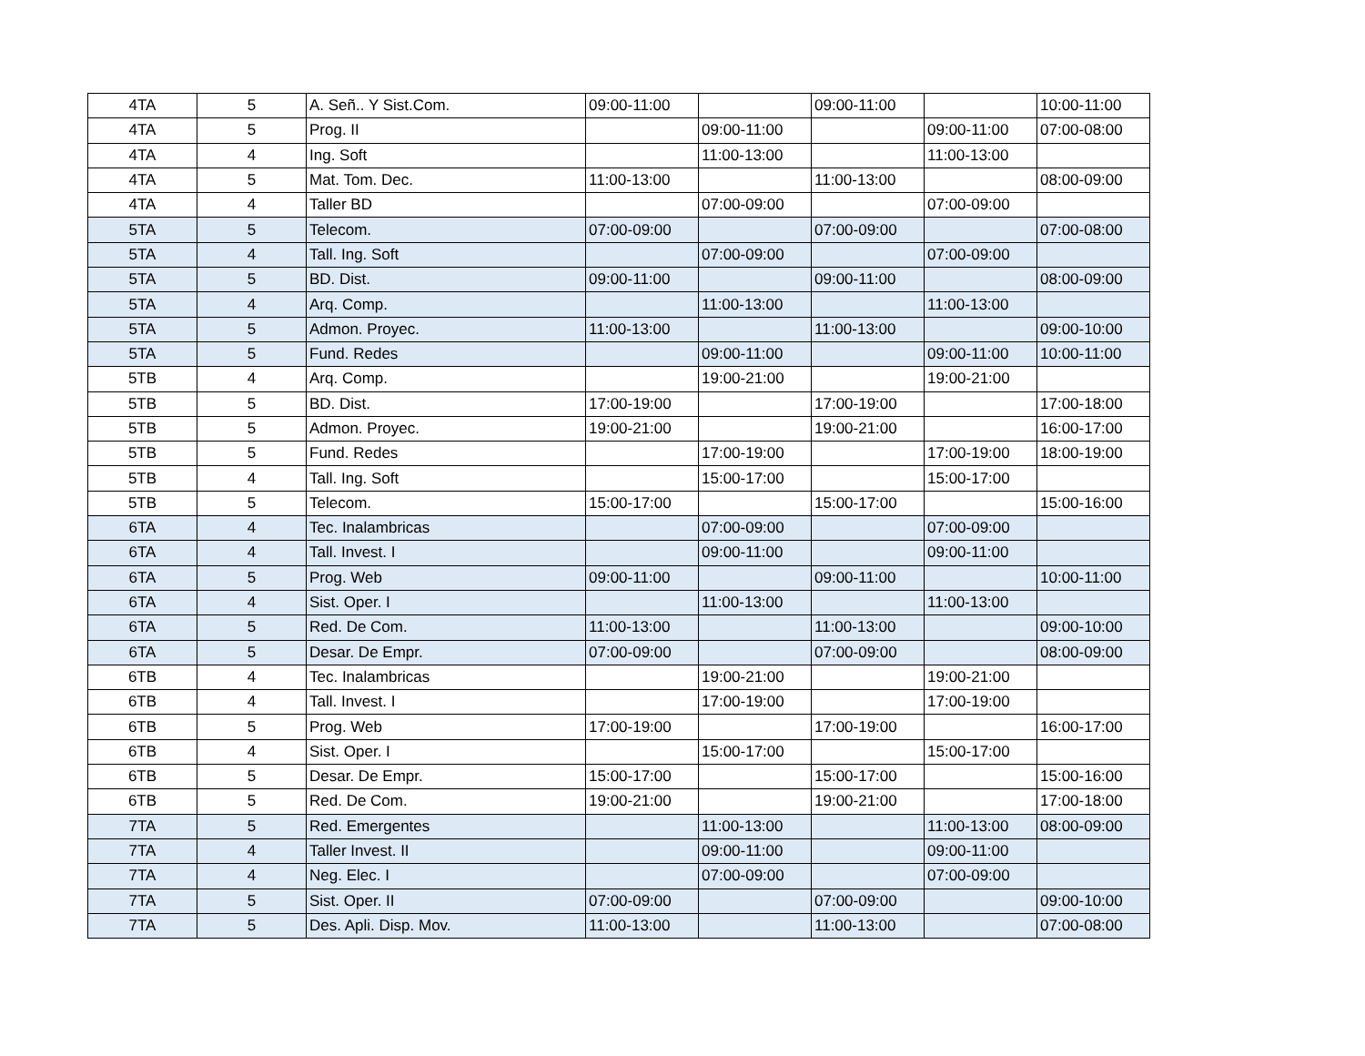| 4TA | 5 | A. Señ.. Y Sist.Com. | 09:00-11:00 | | 09:00-11:00 | | 10:00-11:00 |
| 4TA | 5 | Prog. II | | 09:00-11:00 | | 09:00-11:00 | 07:00-08:00 |
| 4TA | 4 | Ing. Soft | | 11:00-13:00 | | 11:00-13:00 | |
| 4TA | 5 | Mat. Tom. Dec. | 11:00-13:00 | | 11:00-13:00 | | 08:00-09:00 |
| 4TA | 4 | Taller BD | | 07:00-09:00 | | 07:00-09:00 | |
| 5TA | 5 | Telecom. | 07:00-09:00 | | 07:00-09:00 | | 07:00-08:00 |
| 5TA | 4 | Tall. Ing. Soft | | 07:00-09:00 | | 07:00-09:00 | |
| 5TA | 5 | BD. Dist. | 09:00-11:00 | | 09:00-11:00 | | 08:00-09:00 |
| 5TA | 4 | Arq. Comp. | | 11:00-13:00 | | 11:00-13:00 | |
| 5TA | 5 | Admon. Proyec. | 11:00-13:00 | | 11:00-13:00 | | 09:00-10:00 |
| 5TA | 5 | Fund. Redes | | 09:00-11:00 | | 09:00-11:00 | 10:00-11:00 |
| 5TB | 4 | Arq. Comp. | | 19:00-21:00 | | 19:00-21:00 | |
| 5TB | 5 | BD. Dist. | 17:00-19:00 | | 17:00-19:00 | | 17:00-18:00 |
| 5TB | 5 | Admon. Proyec. | 19:00-21:00 | | 19:00-21:00 | | 16:00-17:00 |
| 5TB | 5 | Fund. Redes | | 17:00-19:00 | | 17:00-19:00 | 18:00-19:00 |
| 5TB | 4 | Tall. Ing. Soft | | 15:00-17:00 | | 15:00-17:00 | |
| 5TB | 5 | Telecom. | 15:00-17:00 | | 15:00-17:00 | | 15:00-16:00 |
| 6TA | 4 | Tec. Inalambricas | | 07:00-09:00 | | 07:00-09:00 | |
| 6TA | 4 | Tall. Invest. I | | 09:00-11:00 | | 09:00-11:00 | |
| 6TA | 5 | Prog. Web | 09:00-11:00 | | 09:00-11:00 | | 10:00-11:00 |
| 6TA | 4 | Sist. Oper. I | | 11:00-13:00 | | 11:00-13:00 | |
| 6TA | 5 | Red. De Com. | 11:00-13:00 | | 11:00-13:00 | | 09:00-10:00 |
| 6TA | 5 | Desar. De Empr. | 07:00-09:00 | | 07:00-09:00 | | 08:00-09:00 |
| 6TB | 4 | Tec. Inalambricas | | 19:00-21:00 | | 19:00-21:00 | |
| 6TB | 4 | Tall. Invest. I | | 17:00-19:00 | | 17:00-19:00 | |
| 6TB | 5 | Prog. Web | 17:00-19:00 | | 17:00-19:00 | | 16:00-17:00 |
| 6TB | 4 | Sist. Oper. I | | 15:00-17:00 | | 15:00-17:00 | |
| 6TB | 5 | Desar. De Empr. | 15:00-17:00 | | 15:00-17:00 | | 15:00-16:00 |
| 6TB | 5 | Red. De Com. | 19:00-21:00 | | 19:00-21:00 | | 17:00-18:00 |
| 7TA | 5 | Red. Emergentes | | 11:00-13:00 | | 11:00-13:00 | 08:00-09:00 |
| 7TA | 4 | Taller Invest. II | | 09:00-11:00 | | 09:00-11:00 | |
| 7TA | 4 | Neg. Elec. I | | 07:00-09:00 | | 07:00-09:00 | |
| 7TA | 5 | Sist. Oper. II | 07:00-09:00 | | 07:00-09:00 | | 09:00-10:00 |
| 7TA | 5 | Des. Apli. Disp. Mov. | 11:00-13:00 | | 11:00-13:00 | | 07:00-08:00 |